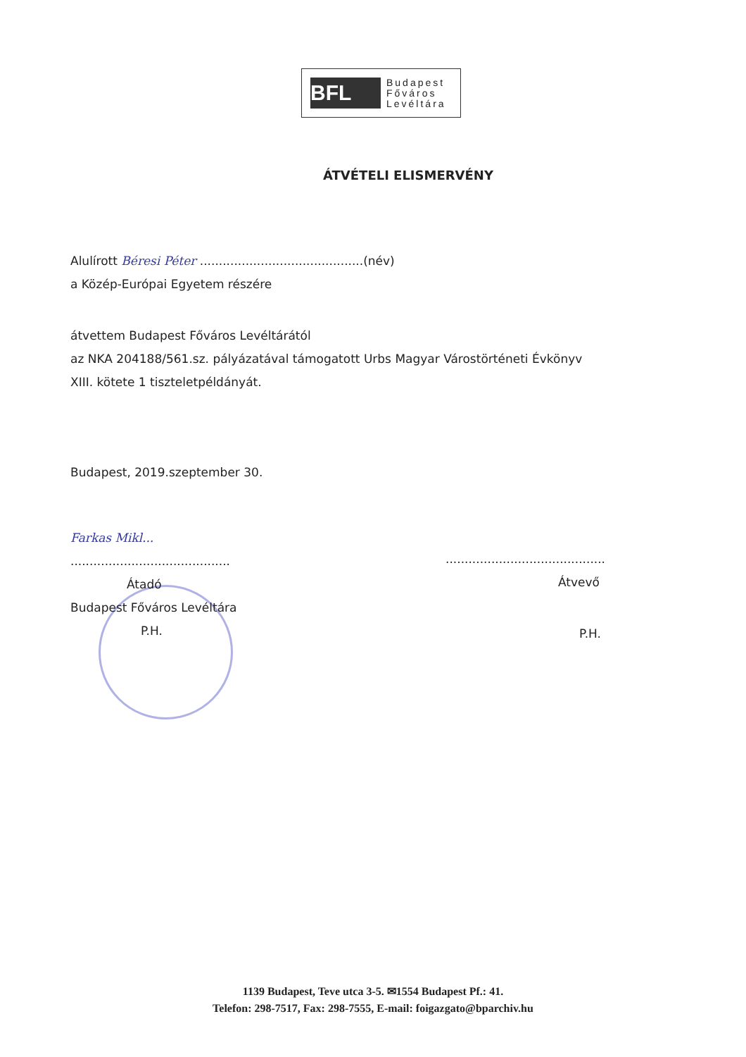BFL
Budapest
Főváros
Levéltára
ÁTVÉTELI ELISMERVÉNY
Alulírott Béresi Péter ...........................................(név)
a Közép-Európai Egyetem részére
átvettem Budapest Főváros Levéltárától
az NKA 204188/561.sz. pályázatával támogatott Urbs Magyar Várostörténeti Évkönyv
XIII. kötete 1 tiszteletpéldányát.
Budapest, 2019.szeptember 30.
Farkas Mikl...
..........................................
Átadó
Budapest Főváros Levéltára
P.H.
..........................................
Átvevő
P.H.
1139 Budapest, Teve utca 3-5. ✉1554 Budapest Pf.: 41.
Telefon: 298-7517, Fax: 298-7555, E-mail: foigazgato@bparchiv.hu